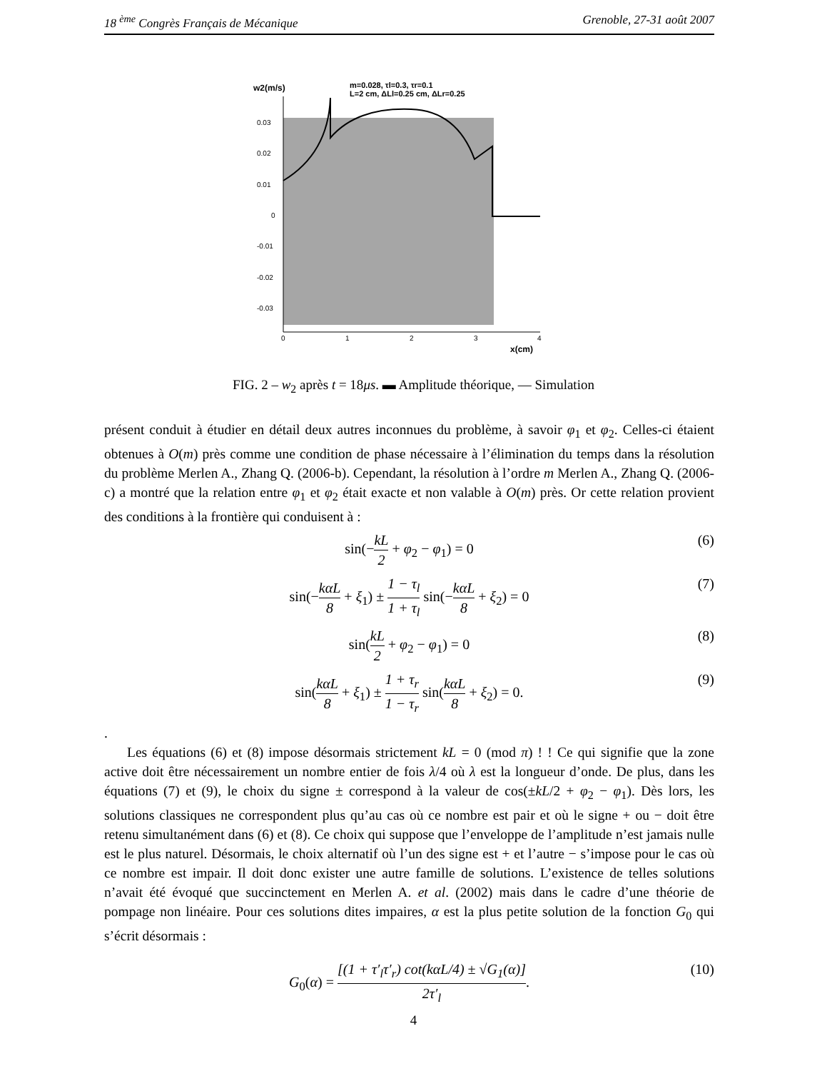18 <sup>ème</sup> Congrès Français de Mécanique Grenoble, 27-31 août 2007
w2(m/s)
m=0.028, τl=0.3, τr=0.1
L=2 cm, ΔLl=0.25 cm, ΔLr=0.25
0.03
0.02
0.01
0
-0.01
-0.02
-0.03
0
1
2
3
4
x(cm)
FIG. 2 – w<sub>2</sub> après t = 18μs. ▬ Amplitude théorique, — Simulation
présent conduit à étudier en détail deux autres inconnues du problème, à savoir φ<sub>1</sub> et φ<sub>2</sub>. Celles-ci étaient obtenues à O(m) près comme une condition de phase nécessaire à l’élimination du temps dans la résolution du problème Merlen A., Zhang Q. (2006-b). Cependant, la résolution à l’ordre m Merlen A., Zhang Q. (2006-c) a montré que la relation entre φ<sub>1</sub> et φ<sub>2</sub> était exacte et non valable à O(m) près. Or cette relation provient des conditions à la frontière qui conduisent à :
sin(−kL 2 + φ<sub>2</sub> − φ<sub>1</sub>) = 0 (6)
sin(−kαL 8 + ξ<sub>1</sub>) ± 1 − τ<sub>l</sub> 1 + τ<sub>l</sub> sin(−kαL 8 + ξ<sub>2</sub>) = 0 (7)
sin(kL 2 + φ<sub>2</sub> − φ<sub>1</sub>) = 0 (8)
sin(kαL 8 + ξ<sub>1</sub>) ± 1 + τ<sub>r</sub> 1 − τ<sub>r</sub> sin(kαL 8 + ξ<sub>2</sub>) = 0. (9)
.
Les équations (6) et (8) impose désormais strictement kL = 0 (mod π) ! ! Ce qui signifie que la zone active doit être nécessairement un nombre entier de fois λ/4 où λ est la longueur d’onde. De plus, dans les équations (7) et (9), le choix du signe ± correspond à la valeur de cos(±kL/2 + φ<sub>2</sub> − φ<sub>1</sub>). Dès lors, les solutions classiques ne correspondent plus qu’au cas où ce nombre est pair et où le signe + ou − doit être retenu simultanément dans (6) et (8). Ce choix qui suppose que l’enveloppe de l’amplitude n’est jamais nulle est le plus naturel. Désormais, le choix alternatif où l’un des signe est + et l’autre − s’impose pour le cas où ce nombre est impair. Il doit donc exister une autre famille de solutions. L’existence de telles solutions n’avait été évoqué que succinctement en Merlen A. et al. (2002) mais dans le cadre d’une théorie de pompage non linéaire. Pour ces solutions dites impaires, α est la plus petite solution de la fonction G<sub>0</sub> qui s’écrit désormais :
G<sub>0</sub>(α) = [(1 + τ′<sub>l</sub>τ′<sub>r</sub>) cot(kαL/4) ± √G<sub>1</sub>(α)] 2τ′<sub>l</sub>. (10)
4